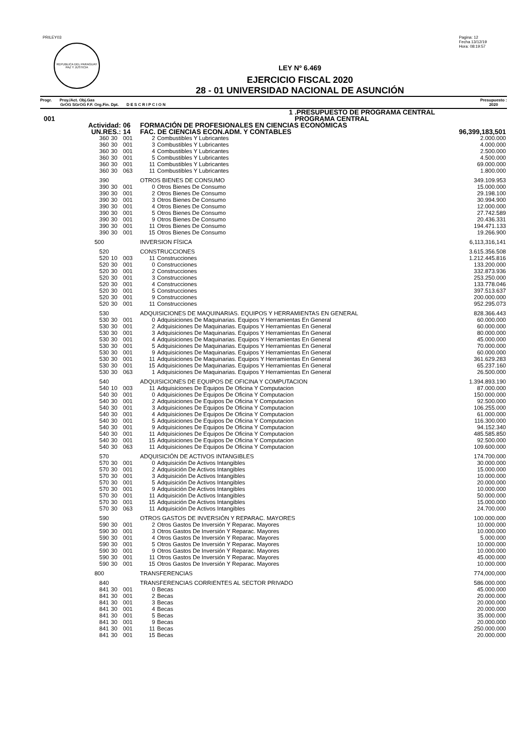PRILEY03
REPUBLICA DEL PARAGUAY
PAZ Y JUSTICIA
Pagina: 12
Fecha 13/12/19
Hora: 08:19:57
LEY Nº 6.469
EJERCICIO FISCAL 2020
28 - 01 UNIVERSIDAD NACIONAL DE ASUNCIÓN
Progr. Proy./Act. Obj.Gas
GrOG SGrOG F.F. Org.Fin. Dpt. D E S C R I P C I O N
Presupuesto :
2020
| | 1 | | | | .PRESUPUESTO DE PROGRAMA CENTRAL | |
| 001 | | | | | PROGRAMA CENTRAL | |
| Actividad: | | 06 | FORMACIÓN DE PROFESIONALES EN CIENCIAS ECONÓMICAS | | | |
| UN.RES.: | | 14 | FAC. DE CIENCIAS ECON.ADM. Y CONTABLES | | | 96,399,183,501 |
| 360 | 30 | 001 | 2 | Combustibles Y Lubricantes | | 2.000.000 |
| 360 | 30 | 001 | 3 | Combustibles Y Lubricantes | | 4.000.000 |
| 360 | 30 | 001 | 4 | Combustibles Y Lubricantes | | 2.500.000 |
| 360 | 30 | 001 | 5 | Combustibles Y Lubricantes | | 4.500.000 |
| 360 | 30 | 001 | 11 | Combustibles Y Lubricantes | | 69.000.000 |
| 360 | 30 | 063 | 11 | Combustibles Y Lubricantes | | 1.800.000 |
| 390 | | | OTROS BIENES DE CONSUMO | | | 349.109.953 |
| 390 | 30 | 001 | 0 | Otros Bienes De Consumo | | 15.000.000 |
| 390 | 30 | 001 | 2 | Otros Bienes De Consumo | | 29.198.100 |
| 390 | 30 | 001 | 3 | Otros Bienes De Consumo | | 30.994.900 |
| 390 | 30 | 001 | 4 | Otros Bienes De Consumo | | 12.000.000 |
| 390 | 30 | 001 | 5 | Otros Bienes De Consumo | | 27.742.589 |
| 390 | 30 | 001 | 9 | Otros Bienes De Consumo | | 20.436.331 |
| 390 | 30 | 001 | 11 | Otros Bienes De Consumo | | 194.471.133 |
| 390 | 30 | 001 | 15 | Otros Bienes De Consumo | | 19.266.900 |
| 500 | | | INVERSION FÍSICA | | | 6,113,316,141 |
| 520 | | | CONSTRUCCIONES | | | 3.615.356.508 |
| 520 | 10 | 003 | 11 | Construcciones | | 1.212.445.816 |
| 520 | 30 | 001 | 0 | Construcciones | | 133.200.000 |
| 520 | 30 | 001 | 2 | Construcciones | | 332.873.936 |
| 520 | 30 | 001 | 3 | Construcciones | | 253.250.000 |
| 520 | 30 | 001 | 4 | Construcciones | | 133.778.046 |
| 520 | 30 | 001 | 5 | Construcciones | | 397.513.637 |
| 520 | 30 | 001 | 9 | Construcciones | | 200.000.000 |
| 520 | 30 | 001 | 11 | Construcciones | | 952.295.073 |
| 530 | | | ADQUISICIONES DE MAQUINARIAS. EQUIPOS Y HERRAMIENTAS EN GENERAL | | | 828.366.443 |
| 530 | 30 | 001 | 0 | Adquisiciones De Maquinarias. Equipos Y Herramientas En General | | 60.000.000 |
| 530 | 30 | 001 | 2 | Adquisiciones De Maquinarias. Equipos Y Herramientas En General | | 60.000.000 |
| 530 | 30 | 001 | 3 | Adquisiciones De Maquinarias. Equipos Y Herramientas En General | | 80.000.000 |
| 530 | 30 | 001 | 4 | Adquisiciones De Maquinarias. Equipos Y Herramientas En General | | 45.000.000 |
| 530 | 30 | 001 | 5 | Adquisiciones De Maquinarias. Equipos Y Herramientas En General | | 70.000.000 |
| 530 | 30 | 001 | 9 | Adquisiciones De Maquinarias. Equipos Y Herramientas En General | | 60.000.000 |
| 530 | 30 | 001 | 11 | Adquisiciones De Maquinarias. Equipos Y Herramientas En General | | 361.629.283 |
| 530 | 30 | 001 | 15 | Adquisiciones De Maquinarias. Equipos Y Herramientas En General | | 65.237.160 |
| 530 | 30 | 063 | 1 | Adquisiciones De Maquinarias. Equipos Y Herramientas En General | | 26.500.000 |
| 540 | | | ADQUISICIONES DE EQUIPOS DE OFICINA Y COMPUTACION | | | 1.394.893.190 |
| 540 | 10 | 003 | 11 | Adquisiciones De Equipos De Oficina Y Computacion | | 87.000.000 |
| 540 | 30 | 001 | 0 | Adquisiciones De Equipos De Oficina Y Computacion | | 150.000.000 |
| 540 | 30 | 001 | 2 | Adquisiciones De Equipos De Oficina Y Computacion | | 92.500.000 |
| 540 | 30 | 001 | 3 | Adquisiciones De Equipos De Oficina Y Computacion | | 106.255.000 |
| 540 | 30 | 001 | 4 | Adquisiciones De Equipos De Oficina Y Computacion | | 61.000.000 |
| 540 | 30 | 001 | 5 | Adquisiciones De Equipos De Oficina Y Computacion | | 116.300.000 |
| 540 | 30 | 001 | 9 | Adquisiciones De Equipos De Oficina Y Computacion | | 94.152.340 |
| 540 | 30 | 001 | 11 | Adquisiciones De Equipos De Oficina Y Computacion | | 485.585.850 |
| 540 | 30 | 001 | 15 | Adquisiciones De Equipos De Oficina Y Computacion | | 92.500.000 |
| 540 | 30 | 063 | 11 | Adquisiciones De Equipos De Oficina Y Computacion | | 109.600.000 |
| 570 | | | ADQUISICIÓN DE ACTIVOS INTANGIBLES | | | 174.700.000 |
| 570 | 30 | 001 | 0 | Adquisición De Activos Intangibles | | 30.000.000 |
| 570 | 30 | 001 | 2 | Adquisición De Activos Intangibles | | 15.000.000 |
| 570 | 30 | 001 | 3 | Adquisición De Activos Intangibles | | 10.000.000 |
| 570 | 30 | 001 | 5 | Adquisición De Activos Intangibles | | 20.000.000 |
| 570 | 30 | 001 | 9 | Adquisición De Activos Intangibles | | 10.000.000 |
| 570 | 30 | 001 | 11 | Adquisición De Activos Intangibles | | 50.000.000 |
| 570 | 30 | 001 | 15 | Adquisición De Activos Intangibles | | 15.000.000 |
| 570 | 30 | 063 | 11 | Adquisición De Activos Intangibles | | 24.700.000 |
| 590 | | | OTROS GASTOS DE INVERSIÓN Y REPARAC. MAYORES | | | 100.000.000 |
| 590 | 30 | 001 | 2 | Otros Gastos De Inversión Y Reparac. Mayores | | 10.000.000 |
| 590 | 30 | 001 | 3 | Otros Gastos De Inversión Y Reparac. Mayores | | 10.000.000 |
| 590 | 30 | 001 | 4 | Otros Gastos De Inversión Y Reparac. Mayores | | 5.000.000 |
| 590 | 30 | 001 | 5 | Otros Gastos De Inversión Y Reparac. Mayores | | 10.000.000 |
| 590 | 30 | 001 | 9 | Otros Gastos De Inversión Y Reparac. Mayores | | 10.000.000 |
| 590 | 30 | 001 | 11 | Otros Gastos De Inversión Y Reparac. Mayores | | 45.000.000 |
| 590 | 30 | 001 | 15 | Otros Gastos De Inversión Y Reparac. Mayores | | 10.000.000 |
| 800 | | | TRANSFERENCIAS | | | 774,000,000 |
| 840 | | | TRANSFERENCIAS CORRIENTES AL SECTOR PRIVADO | | | 586.000.000 |
| 841 | 30 | 001 | 0 | Becas | | 45.000.000 |
| 841 | 30 | 001 | 2 | Becas | | 20.000.000 |
| 841 | 30 | 001 | 3 | Becas | | 20.000.000 |
| 841 | 30 | 001 | 4 | Becas | | 20.000.000 |
| 841 | 30 | 001 | 5 | Becas | | 35.000.000 |
| 841 | 30 | 001 | 9 | Becas | | 20.000.000 |
| 841 | 30 | 001 | 11 | Becas | | 250.000.000 |
| 841 | 30 | 001 | 15 | Becas | | 20.000.000 |